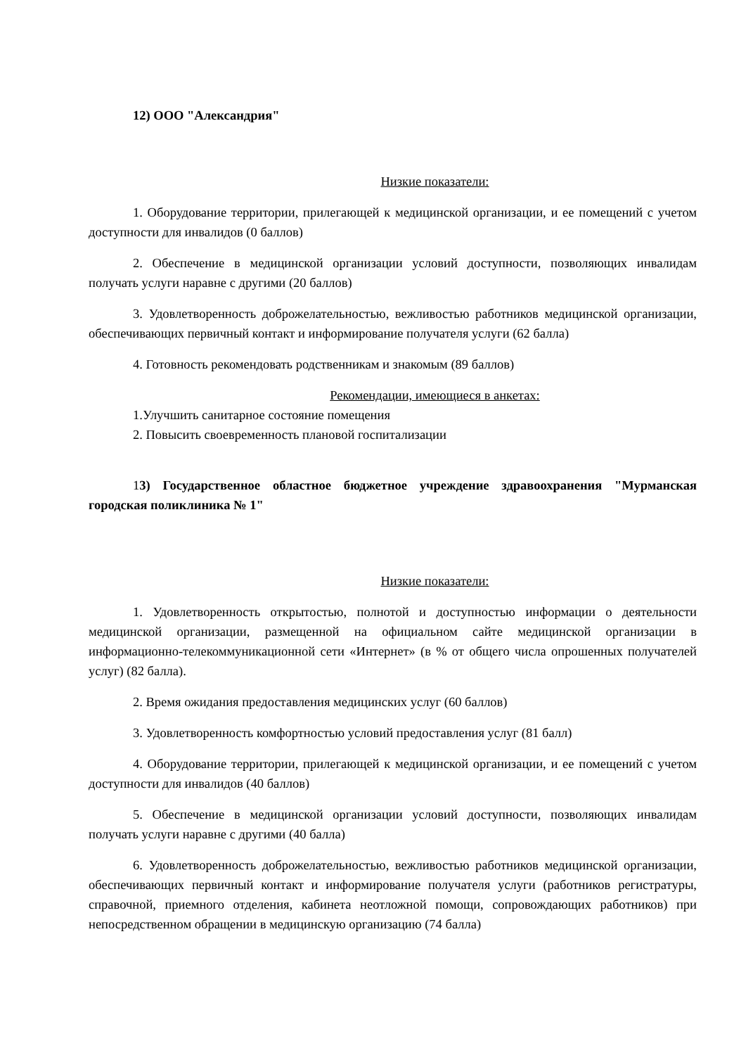12) ООО "Александрия"
Низкие показатели:
1. Оборудование территории, прилегающей к медицинской организации, и ее помещений с учетом доступности для инвалидов (0 баллов)
2. Обеспечение в медицинской организации условий доступности, позволяющих инвалидам получать услуги наравне с другими (20 баллов)
3. Удовлетворенность доброжелательностью, вежливостью работников медицинской организации, обеспечивающих первичный контакт и информирование получателя услуги (62 балла)
4. Готовность рекомендовать родственникам и знакомым (89 баллов)
Рекомендации, имеющиеся в анкетах:
1.Улучшить санитарное состояние помещения
2. Повысить своевременность плановой госпитализации
13) Государственное областное бюджетное учреждение здравоохранения "Мурманская городская поликлиника № 1"
Низкие показатели:
1. Удовлетворенность открытостью, полнотой и доступностью информации о деятельности медицинской организации, размещенной на официальном сайте медицинской организации в информационно-телекоммуникационной сети «Интернет» (в % от общего числа опрошенных получателей услуг) (82 балла).
2. Время ожидания предоставления медицинских услуг (60 баллов)
3. Удовлетворенность комфортностью условий предоставления услуг (81 балл)
4. Оборудование территории, прилегающей к медицинской организации, и ее помещений с учетом доступности для инвалидов (40 баллов)
5. Обеспечение в медицинской организации условий доступности, позволяющих инвалидам получать услуги наравне с другими (40 балла)
6. Удовлетворенность доброжелательностью, вежливостью работников медицинской организации, обеспечивающих первичный контакт и информирование получателя услуги (работников регистратуры, справочной, приемного отделения, кабинета неотложной помощи, сопровождающих работников) при непосредственном обращении в медицинскую организацию (74 балла)